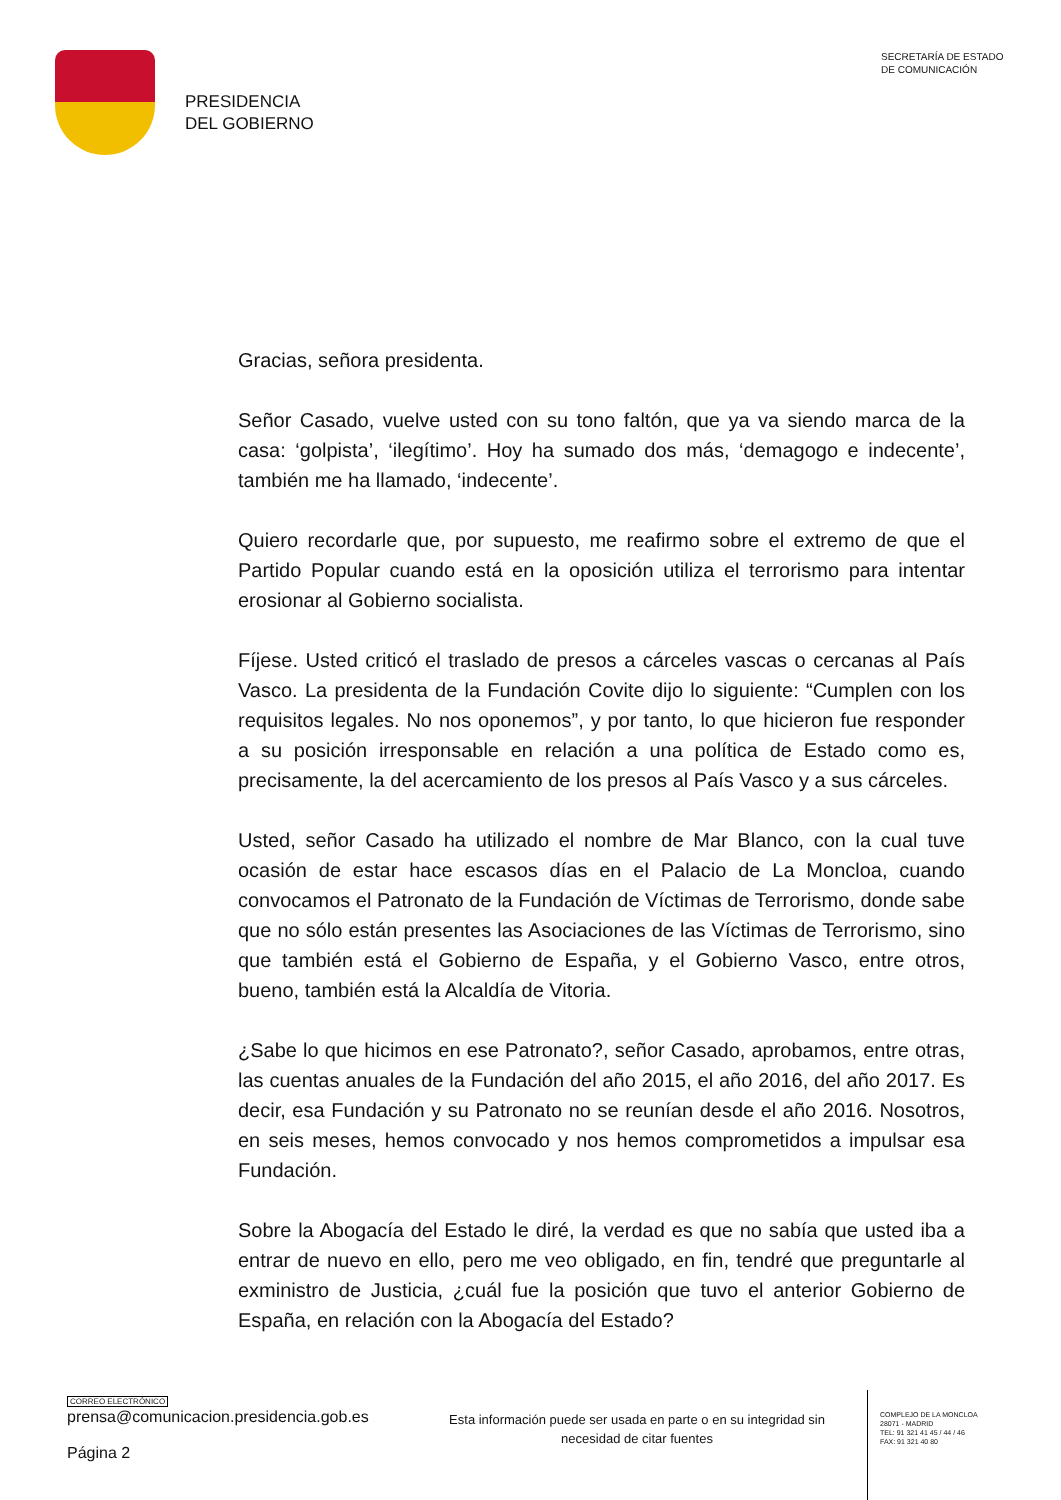PRESIDENCIA
DEL GOBIERNO
SECRETARÍA DE ESTADO
DE COMUNICACIÓN
Gracias, señora presidenta.
Señor Casado, vuelve usted con su tono faltón, que ya va siendo marca de la casa: ‘golpista’, ‘ilegítimo’. Hoy ha sumado dos más, ‘demagogo e indecente’, también me ha llamado, ‘indecente’.
Quiero recordarle que, por supuesto, me reafirmo sobre el extremo de que el Partido Popular cuando está en la oposición utiliza el terrorismo para intentar erosionar al Gobierno socialista.
Fíjese. Usted criticó el traslado de presos a cárceles vascas o cercanas al País Vasco. La presidenta de la Fundación Covite dijo lo siguiente: “Cumplen con los requisitos legales. No nos oponemos”, y por tanto, lo que hicieron fue responder a su posición irresponsable en relación a una política de Estado como es, precisamente, la del acercamiento de los presos al País Vasco y a sus cárceles.
Usted, señor Casado ha utilizado el nombre de Mar Blanco, con la cual tuve ocasión de estar hace escasos días en el Palacio de La Moncloa, cuando convocamos el Patronato de la Fundación de Víctimas de Terrorismo, donde sabe que no sólo están presentes las Asociaciones de las Víctimas de Terrorismo, sino que también está el Gobierno de España, y el Gobierno Vasco, entre otros, bueno, también está la Alcaldía de Vitoria.
¿Sabe lo que hicimos en ese Patronato?, señor Casado, aprobamos, entre otras, las cuentas anuales de la Fundación del año 2015, el año 2016, del año 2017. Es decir, esa Fundación y su Patronato no se reunían desde el año 2016. Nosotros, en seis meses, hemos convocado y nos hemos comprometidos a impulsar esa Fundación.
Sobre la Abogacía del Estado le diré, la verdad es que no sabía que usted iba a entrar de nuevo en ello, pero me veo obligado, en fin, tendré que preguntarle al exministro de Justicia, ¿cuál fue la posición que tuvo el anterior Gobierno de España, en relación con la Abogacía del Estado?
CORREO ELECTRÓNICO
prensa@comunicacion.presidencia.gob.es
Página 2
Esta información puede ser usada en parte o en su integridad sin necesidad de citar fuentes
COMPLEJO DE LA MONCLOA
28071 - MADRID
TEL: 91 321 41 45 / 44 / 46
FAX: 91 321 40 80